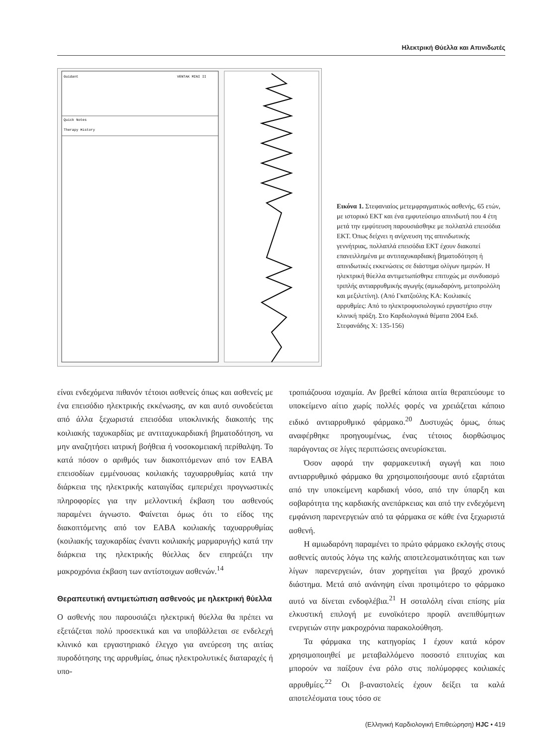Ηλεκτρική Θύελλα και Απινιδωτές
Guidant
VENTAK MINI II
Quick Notes
Therapy History
Εικόνα 1. Στεφανιαίος μετεμφραγματικός ασθενής, 65 ετών, με ιστορικό ΕΚΤ και ένα εμφυτεύσιμο απινιδωτή που 4 έτη μετά την εμφύτευση παρουσιάσθηκε με πολλαπλά επεισόδια ΕΚΤ. Όπως δείχνει η ανίχνευση της απινιδωτικής γεννήτριας, πολλαπλά επεισόδια ΕΚΤ έχουν διακοπεί επανειλλημένα με αντιταχυκαρδιακή βηματοδότηση ή απινιδωτικές εκκενώσεις σε διάστημα ολίγων ημερών. Η ηλεκτρική θύελλα αντιμετωπίσθηκε επιτυχώς με συνδυασμό τριπλής αντιαρρυθμικής αγωγής (αμιωδαρόνη, μετοπρολόλη και μεξιλετίνη). (Από Γκατζούλης ΚΑ: Κοιλιακές αρρυθμίες: Από το ηλεκτροφυσιολογικό εργαστήριο στην κλινική πράξη. Στο Καρδιολογικά θέματα 2004 Εκδ. Στεφανάδης Χ: 135-156)
είναι ενδεχόμενα πιθανόν τέτοιοι ασθενείς όπως και ασθενείς με ένα επεισόδιο ηλεκτρικής εκκένωσης, αν και αυτό συνοδεύεται από άλλα ξεχωριστά επεισόδια υποκλινικής διακοπής της κοιλιακής ταχυκαρδίας με αντιταχυκαρδιακή βηματοδότηση, να μην αναζητήσει ιατρική βοήθεια ή νοσοκομειακή περίθαλψη. Το κατά πόσον ο αριθμός των διακοπτόμενων από τον ΕΑΒΑ επεισοδίων εμμένουσας κοιλιακής ταχυαρρυθμίας κατά την διάρκεια της ηλεκτρικής καταιγίδας εμπεριέχει προγνωστικές πληροφορίες για την μελλοντική έκβαση του ασθενούς παραμένει άγνωστο. Φαίνεται όμως ότι το είδος της διακοπτόμενης από τον ΕΑΒΑ κοιλιακής ταχυαρρυθμίας (κοιλιακής ταχυκαρδίας έναντι κοιλιακής μαρμαρυγής) κατά την διάρκεια της ηλεκτρικής θύελλας δεν επηρεάζει την μακροχρόνια έκβαση των αντίστοιχων ασθενών.<sup>14</sup>
Θεραπευτική αντιμετώπιση ασθενούς με ηλεκτρική θύελλα
Ο ασθενής που παρουσιάζει ηλεκτρική θύελλα θα πρέπει να εξετάζεται πολύ προσεκτικά και να υποβάλλεται σε ενδελεχή κλινικό και εργαστηριακό έλεγχο για ανεύρεση της αιτίας πυροδότησης της αρρυθμίας, όπως ηλεκτρολυτικές διαταραχές ή υπο-
τροπιάζουσα ισχαιμία. Αν βρεθεί κάποια αιτία θεραπεύουμε το υποκείμενο αίτιο χωρίς πολλές φορές να χρειάζεται κάποιο ειδικό αντιαρρυθμικό φάρμακο.<sup>20</sup> Δυστυχώς όμως, όπως αναφέρθηκε προηγουμένως, ένας τέτοιος διορθώσιμος παράγοντας σε λίγες περιπτώσεις ανευρίσκεται.
Όσον αφορά την φαρμακευτική αγωγή και ποιο αντιαρρυθμικό φάρμακο θα χρησιμοποιήσουμε αυτό εξαρτάται από την υποκείμενη καρδιακή νόσο, από την ύπαρξη και σοβαρότητα της καρδιακής ανεπάρκειας και από την ενδεχόμενη εμφάνιση παρενεργειών από τα φάρμακα σε κάθε ένα ξεχωριστά ασθενή.
Η αμιωδαρόνη παραμένει το πρώτο φάρμακο εκλογής στους ασθενείς αυτούς λόγω της καλής αποτελεσματικότητας και των λίγων παρενεργειών, όταν χορηγείται για βραχύ χρονικό διάστημα. Μετά από ανάνηψη είναι προτιμότερο το φάρμακο αυτό να δίνεται ενδοφλέβια.<sup>21</sup> Η σοταλόλη είναι επίσης μία ελκυστική επιλογή με ευνοϊκότερο προφίλ ανεπιθύμητων ενεργειών στην μακροχρόνια παρακολούθηση.
Τα φάρμακα της κατηγορίας Ι έχουν κατά κόρον χρησιμοποιηθεί με μεταβαλλόμενο ποσοστό επιτυχίας και μπορούν να παίξουν ένα ρόλο στις πολύμορφες κοιλιακές αρρυθμίες.<sup>22</sup> Οι β-αναστολείς έχουν δείξει τα καλά αποτελέσματα τους τόσο σε
(Ελληνική Καρδιολογική Επιθεώρηση) HJC • 419